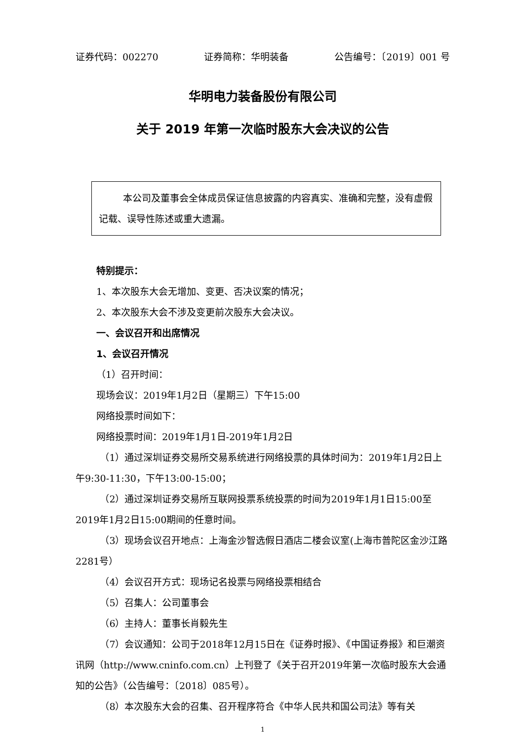证券代码：002270 证券简称：华明装备 公告编号：〔2019〕001 号
华明电力装备股份有限公司
关于 2019 年第一次临时股东大会决议的公告
本公司及董事会全体成员保证信息披露的内容真实、准确和完整，没有虚假记载、误导性陈述或重大遗漏。
特别提示：
1、本次股东大会无增加、变更、否决议案的情况；
2、本次股东大会不涉及变更前次股东大会决议。
一、会议召开和出席情况
1、会议召开情况
（1）召开时间：
现场会议：2019年1月2日（星期三）下午15:00
网络投票时间如下：
网络投票时间：2019年1月1日-2019年1月2日
（1）通过深圳证券交易所交易系统进行网络投票的具体时间为：2019年1月2日上午9:30-11:30，下午13:00-15:00；
（2）通过深圳证券交易所互联网投票系统投票的时间为2019年1月1日15:00至2019年1月2日15:00期间的任意时间。
（3）现场会议召开地点：上海金沙智选假日酒店二楼会议室(上海市普陀区金沙江路2281号）
（4）会议召开方式：现场记名投票与网络投票相结合
（5）召集人：公司董事会
（6）主持人：董事长肖毅先生
（7）会议通知：公司于2018年12月15日在《证券时报》、《中国证券报》和巨潮资讯网（http://www.cninfo.com.cn）上刊登了《关于召开2019年第一次临时股东大会通知的公告》（公告编号：〔2018〕085号）。
（8）本次股东大会的召集、召开程序符合《中华人民共和国公司法》等有关
1